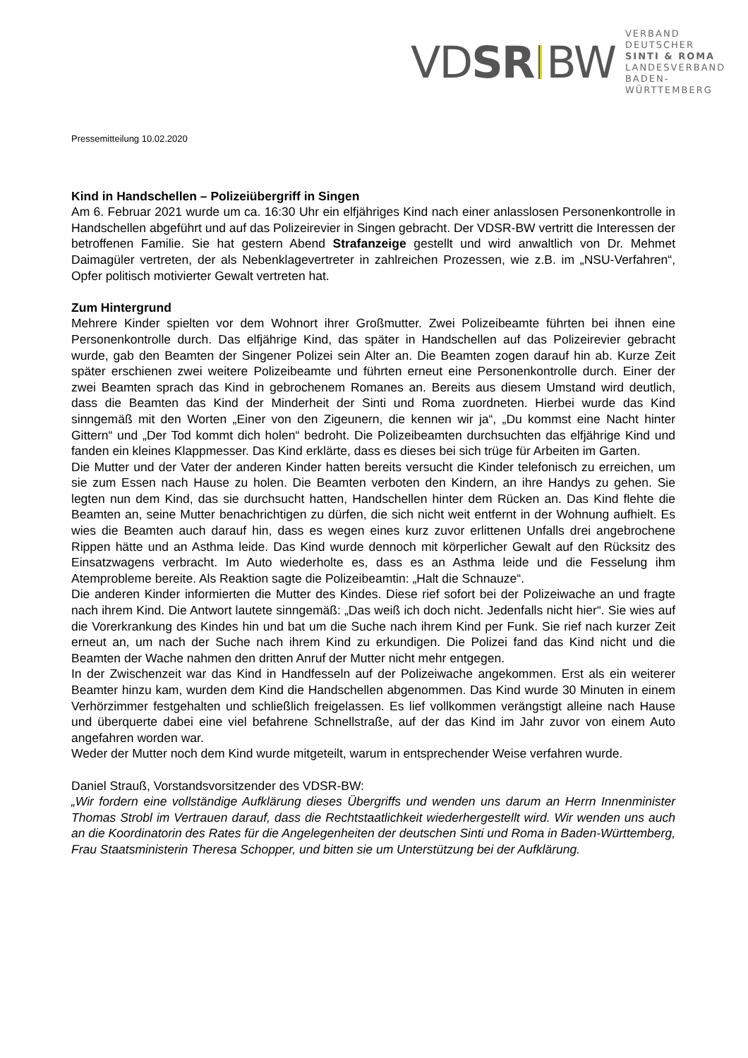VDSR BW
VERBAND DEUTSCHER
SINTI & ROMA
LANDESVERBAND
BADEN-WÜRTTEMBERG
Pressemitteilung 10.02.2020
Kind in Handschellen – Polizeiübergriff in Singen
Am 6. Februar 2021 wurde um ca. 16:30 Uhr ein elfjähriges Kind nach einer anlasslosen Personenkontrolle in Handschellen abgeführt und auf das Polizeirevier in Singen gebracht. Der VDSR-BW vertritt die Interessen der betroffenen Familie. Sie hat gestern Abend Strafanzeige gestellt und wird anwaltlich von Dr. Mehmet Daimagüler vertreten, der als Nebenklagevertreter in zahlreichen Prozessen, wie z.B. im „NSU-Verfahren“, Opfer politisch motivierter Gewalt vertreten hat.
Zum Hintergrund
Mehrere Kinder spielten vor dem Wohnort ihrer Großmutter. Zwei Polizeibeamte führten bei ihnen eine Personenkontrolle durch. Das elfjährige Kind, das später in Handschellen auf das Polizeirevier gebracht wurde, gab den Beamten der Singener Polizei sein Alter an. Die Beamten zogen darauf hin ab. Kurze Zeit später erschienen zwei weitere Polizeibeamte und führten erneut eine Personenkontrolle durch. Einer der zwei Beamten sprach das Kind in gebrochenem Romanes an. Bereits aus diesem Umstand wird deutlich, dass die Beamten das Kind der Minderheit der Sinti und Roma zuordneten. Hierbei wurde das Kind sinngemäß mit den Worten „Einer von den Zigeunern, die kennen wir ja“, „Du kommst eine Nacht hinter Gittern“ und „Der Tod kommt dich holen“ bedroht. Die Polizeibeamten durchsuchten das elfjährige Kind und fanden ein kleines Klappmesser. Das Kind erklärte, dass es dieses bei sich trüge für Arbeiten im Garten.
Die Mutter und der Vater der anderen Kinder hatten bereits versucht die Kinder telefonisch zu erreichen, um sie zum Essen nach Hause zu holen. Die Beamten verboten den Kindern, an ihre Handys zu gehen. Sie legten nun dem Kind, das sie durchsucht hatten, Handschellen hinter dem Rücken an. Das Kind flehte die Beamten an, seine Mutter benachrichtigen zu dürfen, die sich nicht weit entfernt in der Wohnung aufhielt. Es wies die Beamten auch darauf hin, dass es wegen eines kurz zuvor erlittenen Unfalls drei angebrochene Rippen hätte und an Asthma leide. Das Kind wurde dennoch mit körperlicher Gewalt auf den Rücksitz des Einsatzwagens verbracht. Im Auto wiederholte es, dass es an Asthma leide und die Fesselung ihm Atemprobleme bereite. Als Reaktion sagte die Polizeibeamtin: „Halt die Schnauze“.
Die anderen Kinder informierten die Mutter des Kindes. Diese rief sofort bei der Polizeiwache an und fragte nach ihrem Kind. Die Antwort lautete sinngemäß: „Das weiß ich doch nicht. Jedenfalls nicht hier“. Sie wies auf die Vorerkrankung des Kindes hin und bat um die Suche nach ihrem Kind per Funk. Sie rief nach kurzer Zeit erneut an, um nach der Suche nach ihrem Kind zu erkundigen. Die Polizei fand das Kind nicht und die Beamten der Wache nahmen den dritten Anruf der Mutter nicht mehr entgegen.
In der Zwischenzeit war das Kind in Handfesseln auf der Polizeiwache angekommen. Erst als ein weiterer Beamter hinzu kam, wurden dem Kind die Handschellen abgenommen. Das Kind wurde 30 Minuten in einem Verhörzimmer festgehalten und schließlich freigelassen. Es lief vollkommen verängstigt alleine nach Hause und überquerte dabei eine viel befahrene Schnellstraße, auf der das Kind im Jahr zuvor von einem Auto angefahren worden war.
Weder der Mutter noch dem Kind wurde mitgeteilt, warum in entsprechender Weise verfahren wurde.
Daniel Strauß, Vorstandsvorsitzender des VDSR-BW:
„Wir fordern eine vollständige Aufklärung dieses Übergriffs und wenden uns darum an Herrn Innenminister Thomas Strobl im Vertrauen darauf, dass die Rechtstaatlichkeit wiederhergestellt wird. Wir wenden uns auch an die Koordinatorin des Rates für die Angelegenheiten der deutschen Sinti und Roma in Baden-Württemberg, Frau Staatsministerin Theresa Schopper, und bitten sie um Unterstützung bei der Aufklärung.